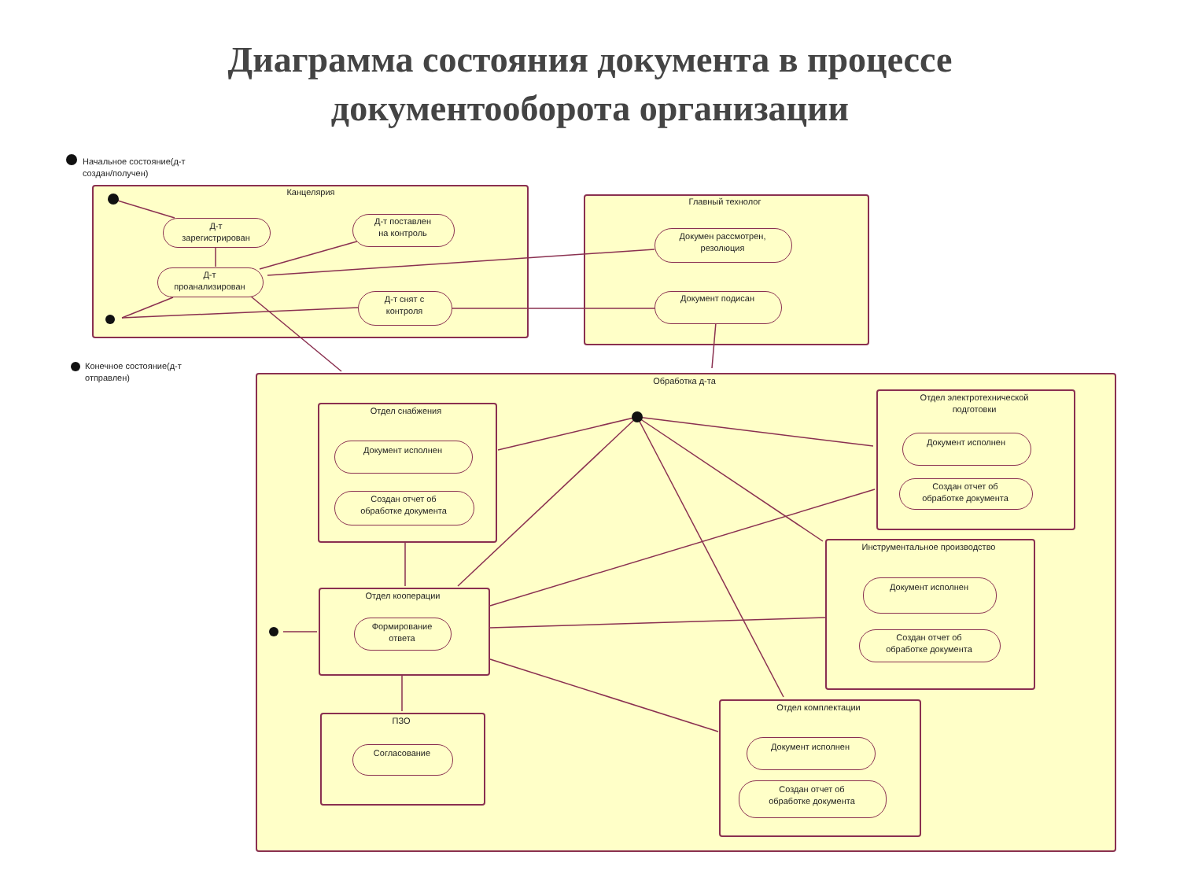Диаграмма состояния документа в процессе
документооборота организации
Начальное состояние(д-т
создан/получен)
Канцелярия
Д-т
зарегистрирован
Д-т поставлен
на контроль
Д-т
проанализирован
Д-т снят с
контроля
Главный технолог
Докумен рассмотрен,
резолюция
Документ подисан
Конечное состояние(д-т
отправлен)
Обработка д-та
Отдел снабжения
Документ исполнен
Создан отчет об
обработке документа
Отдел электротехнической
подготовки
Документ исполнен
Создан отчет об
обработке документа
Инструментальное производство
Документ исполнен
Создан отчет об
обработке документа
Отдел кооперации
Формирование
ответа
ПЗО
Согласование
Отдел комплектации
Документ исполнен
Создан отчет об
обработке документа